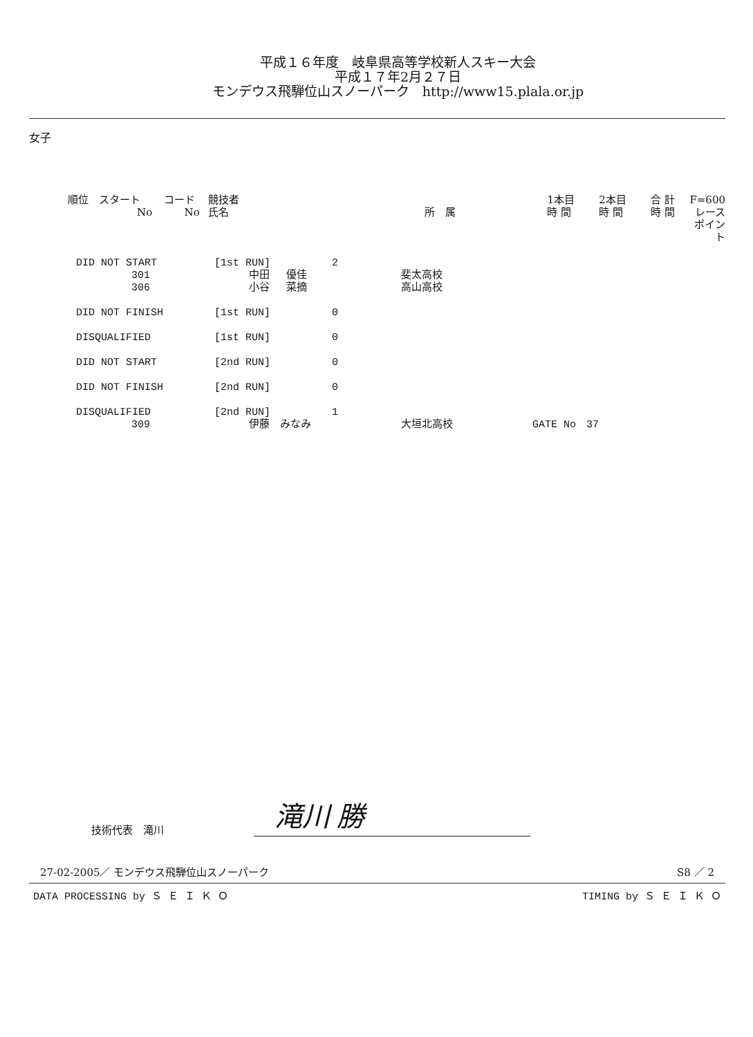平成１６年度　岐阜県高等学校新人スキー大会
平成１７年2月２７日
モンデウス飛騨位山スノーパーク　http://www15.plala.or.jp
女子
| 順位 スタート No | コード No | 競技者 氏名 | 所 属 | 1本目 時 間 | 2本目 時 間 | 合 計 時 間 | F=600 レース ポイント |
| DID NOT START | [1st RUN] | 2 | | |
| 301 | 中田 優佳 | | 斐太高校 | |
| 306 | 小谷 菜摘 | | 高山高校 | |
| DID NOT FINISH | [1st RUN] | 0 | | |
| DISQUALIFIED | [1st RUN] | 0 | | |
| DID NOT START | [2nd RUN] | 0 | | |
| DID NOT FINISH | [2nd RUN] | 0 | | |
| DISQUALIFIED | [2nd RUN] | 1 | | |
| 309 | 伊藤 みなみ | | 大垣北高校 | GATE No 37 |
技術代表　滝川
滝川 勝
27-02-2005／ モンデウス飛騨位山スノーパーク S8 ／ 2
DATA PROCESSING by Ｓ Ｅ Ｉ Ｋ Ｏ TIMING by Ｓ Ｅ Ｉ Ｋ Ｏ